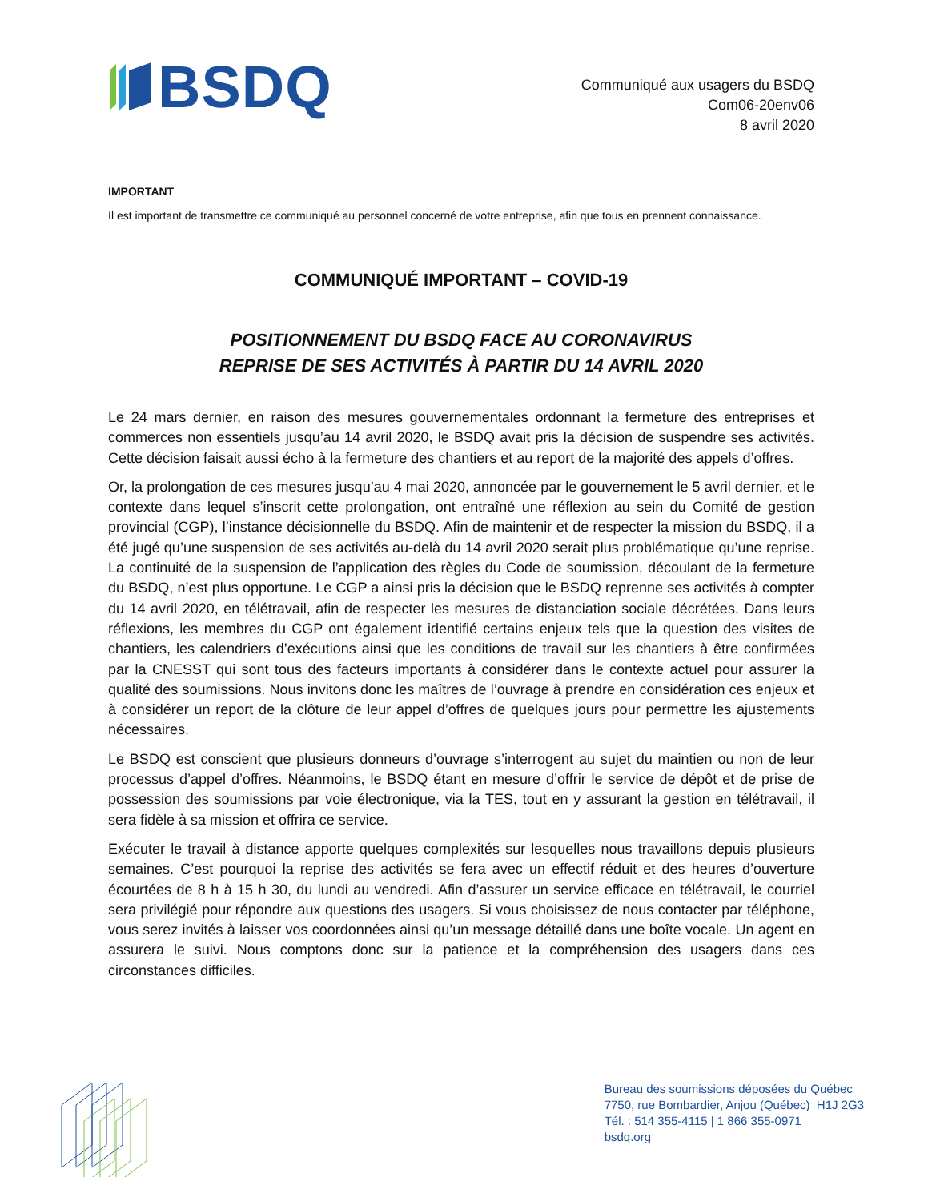BSDQ
Communiqué aux usagers du BSDQ
Com06-20env06
8 avril 2020
IMPORTANT
Il est important de transmettre ce communiqué au personnel concerné de votre entreprise, afin que tous en prennent connaissance.
COMMUNIQUÉ IMPORTANT – COVID-19
POSITIONNEMENT DU BSDQ FACE AU CORONAVIRUS
REPRISE DE SES ACTIVITÉS À PARTIR DU 14 AVRIL 2020
Le 24 mars dernier, en raison des mesures gouvernementales ordonnant la fermeture des entreprises et commerces non essentiels jusqu’au 14 avril 2020, le BSDQ avait pris la décision de suspendre ses activités. Cette décision faisait aussi écho à la fermeture des chantiers et au report de la majorité des appels d’offres.
Or, la prolongation de ces mesures jusqu’au 4 mai 2020, annoncée par le gouvernement le 5 avril dernier, et le contexte dans lequel s’inscrit cette prolongation, ont entraîné une réflexion au sein du Comité de gestion provincial (CGP), l’instance décisionnelle du BSDQ. Afin de maintenir et de respecter la mission du BSDQ, il a été jugé qu’une suspension de ses activités au-delà du 14 avril 2020 serait plus problématique qu’une reprise. La continuité de la suspension de l’application des règles du Code de soumission, découlant de la fermeture du BSDQ, n’est plus opportune. Le CGP a ainsi pris la décision que le BSDQ reprenne ses activités à compter du 14 avril 2020, en télétravail, afin de respecter les mesures de distanciation sociale décrétées. Dans leurs réflexions, les membres du CGP ont également identifié certains enjeux tels que la question des visites de chantiers, les calendriers d’exécutions ainsi que les conditions de travail sur les chantiers à être confirmées par la CNESST qui sont tous des facteurs importants à considérer dans le contexte actuel pour assurer la qualité des soumissions. Nous invitons donc les maîtres de l’ouvrage à prendre en considération ces enjeux et à considérer un report de la clôture de leur appel d’offres de quelques jours pour permettre les ajustements nécessaires.
Le BSDQ est conscient que plusieurs donneurs d’ouvrage s’interrogent au sujet du maintien ou non de leur processus d’appel d’offres. Néanmoins, le BSDQ étant en mesure d’offrir le service de dépôt et de prise de possession des soumissions par voie électronique, via la TES, tout en y assurant la gestion en télétravail, il sera fidèle à sa mission et offrira ce service.
Exécuter le travail à distance apporte quelques complexités sur lesquelles nous travaillons depuis plusieurs semaines. C’est pourquoi la reprise des activités se fera avec un effectif réduit et des heures d’ouverture écourtées de 8 h à 15 h 30, du lundi au vendredi. Afin d’assurer un service efficace en télétravail, le courriel sera privilégié pour répondre aux questions des usagers. Si vous choisissez de nous contacter par téléphone, vous serez invités à laisser vos coordonnées ainsi qu’un message détaillé dans une boîte vocale. Un agent en assurera le suivi. Nous comptons donc sur la patience et la compréhension des usagers dans ces circonstances difficiles.
Bureau des soumissions déposées du Québec
7750, rue Bombardier, Anjou (Québec) H1J 2G3
Tél. : 514 355-4115 | 1 866 355-0971
bsdq.org